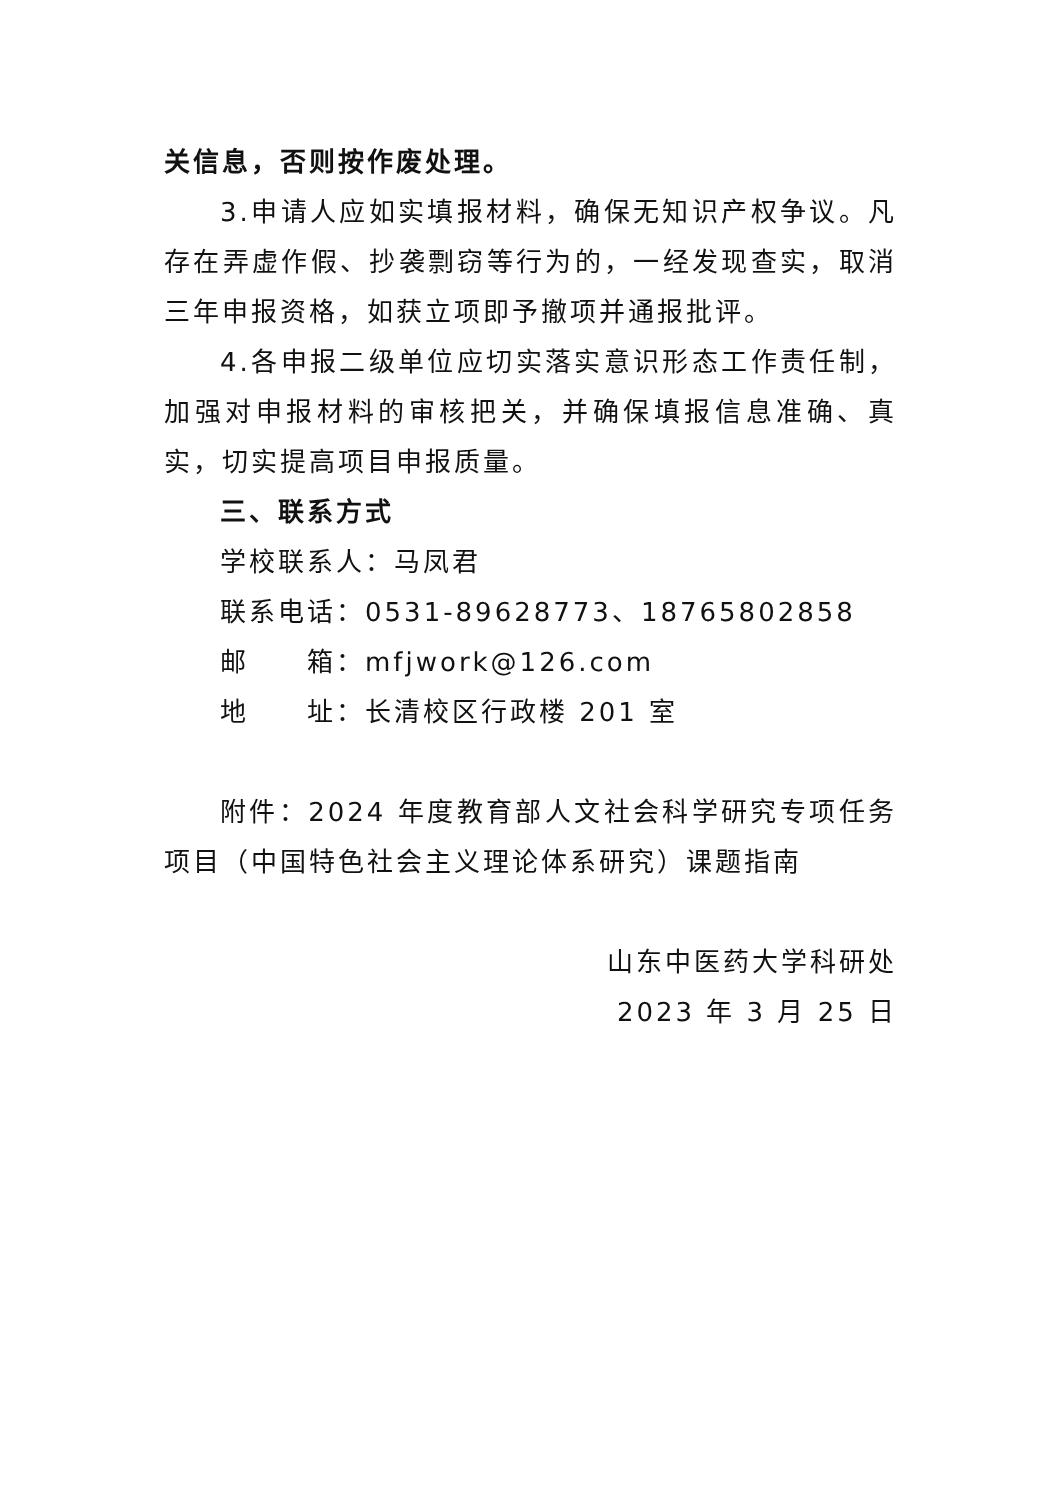关信息，否则按作废处理。
3.申请人应如实填报材料，确保无知识产权争议。凡存在弄虚作假、抄袭剽窃等行为的，一经发现查实，取消三年申报资格，如获立项即予撤项并通报批评。
4.各申报二级单位应切实落实意识形态工作责任制，加强对申报材料的审核把关，并确保填报信息准确、真实，切实提高项目申报质量。
三、联系方式
学校联系人：马凤君
联系电话：0531-89628773、18765802858
邮  箱：mfjwork@126.com
地  址：长清校区行政楼 201 室
附件：2024 年度教育部人文社会科学研究专项任务项目（中国特色社会主义理论体系研究）课题指南
山东中医药大学科研处
2023 年 3 月 25 日